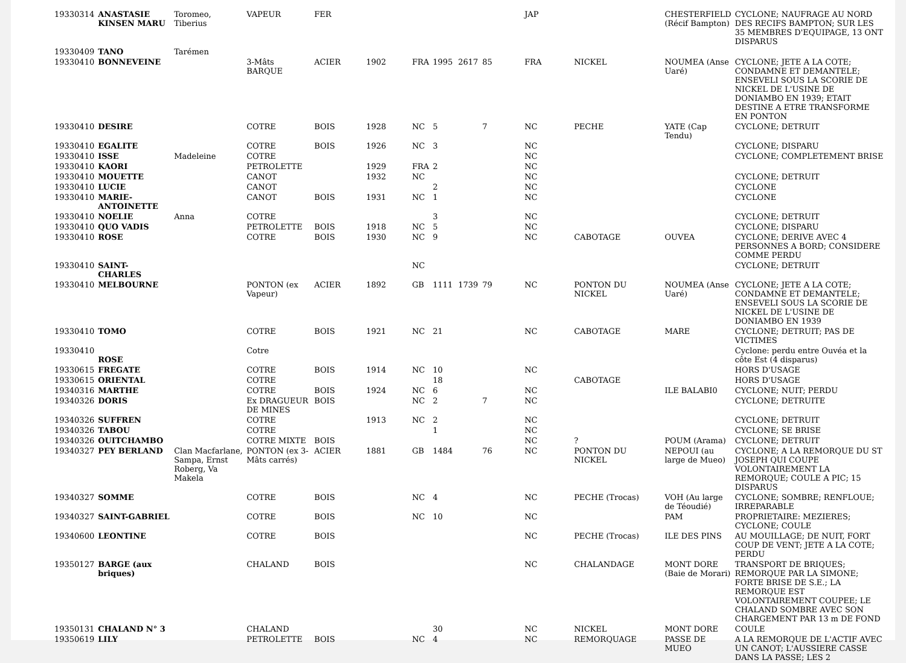| 19330314 | ANASTASIE KINSEN MARU | Toromeo, Tiberius | VAPEUR | FER | | | | | | JAP | | CHESTERFIELD (Récif Bampton) | CYCLONE; NAUFRAGE AU NORD DES RECIFS BAMPTON; SUR LES 35 MEMBRES D'EQUIPAGE, 13 ONT DISPARUS |
| 19330409 | TANO | Tarémen | | | | | | | | | | | |
| 19330410 | BONNEVEINE | | 3-Mâts BARQUE | ACIER | 1902 | FRA | 1995 | 2617 | 85 | FRA | NICKEL | NOUMEA (Anse Uaré) | CYCLONE; JETE A LA COTE; CONDAMNE ET DEMANTELE; ENSEVELI SOUS LA SCORIE DE NICKEL DE L'USINE DE DONIAMBO EN 1939; ETAIT DESTINE A ETRE TRANSFORME EN PONTON |
| 19330410 | DESIRE | | COTRE | BOIS | 1928 | NC | 5 | | 7 | NC | PECHE | YATE (Cap Tendu) | CYCLONE; DETRUIT |
| 19330410 | EGALITE | | COTRE | BOIS | 1926 | NC | 3 | | | NC | | | CYCLONE; DISPARU |
| 19330410 | ISSE | Madeleine | COTRE | | | | | | | NC | | | CYCLONE; COMPLETEMENT BRISE |
| 19330410 | KAORI | | PETROLETTE | | 1929 | FRA | 2 | | | NC | | | |
| 19330410 | MOUETTE | | CANOT | | 1932 | NC | | | | NC | | | CYCLONE; DETRUIT |
| 19330410 | LUCIE | | CANOT | | | | 2 | | | NC | | | CYCLONE |
| 19330410 | MARIE-ANTOINETTE | | CANOT | BOIS | 1931 | NC | 1 | | | NC | | | CYCLONE |
| 19330410 | NOELIE | Anna | COTRE | | | | 3 | | | NC | | | CYCLONE; DETRUIT |
| 19330410 | QUO VADIS | | PETROLETTE | BOIS | 1918 | NC | 5 | | | NC | | | CYCLONE; DISPARU |
| 19330410 | ROSE | | COTRE | BOIS | 1930 | NC | 9 | | | NC | CABOTAGE | OUVEA | CYCLONE; DERIVE AVEC 4 PERSONNES A BORD; CONSIDERE COMME PERDU |
| 19330410 | SAINT-CHARLES | | | | | NC | | | | | | | CYCLONE; DETRUIT |
| 19330410 | MELBOURNE | | PONTON (ex Vapeur) | ACIER | 1892 | GB | 1111 | 1739 | 79 | NC | PONTON DU NICKEL | NOUMEA (Anse Uaré) | CYCLONE; JETE A LA COTE; CONDAMNE ET DEMANTELE; ENSEVELI SOUS LA SCORIE DE NICKEL DE L'USINE DE DONIAMBO EN 1939 |
| 19330410 | TOMO | | COTRE | BOIS | 1921 | NC | 21 | | | NC | CABOTAGE | MARE | CYCLONE; DETRUIT; PAS DE VICTIMES |
| 19330410 | ROSE | | Cotre | | | | | | | | | | Cyclone: perdu entre Ouvéa et la côte Est (4 disparus) |
| 19330615 | FREGATE | | COTRE | BOIS | 1914 | NC | 10 | | | NC | | | HORS D'USAGE |
| 19330615 | ORIENTAL | | COTRE | | | | 18 | | | | CABOTAGE | | HORS D'USAGE |
| 19340316 | MARTHE | | COTRE | BOIS | 1924 | NC | 6 | | | NC | | ILE BALABI0 | CYCLONE; NUIT; PERDU |
| 19340326 | DORIS | | Ex DRAGUEUR DE MINES | BOIS | | NC | 2 | | 7 | NC | | | CYCLONE; DETRUITE |
| 19340326 | SUFFREN | | COTRE | | 1913 | NC | 2 | | | NC | | | CYCLONE; DETRUIT |
| 19340326 | TABOU | | COTRE | | | | 1 | | | NC | | | CYCLONE; SE BRISE |
| 19340326 | OUITCHAMBO | | COTRE MIXTE | BOIS | | | | | | NC | ? | POUM (Arama) | CYCLONE; DETRUIT |
| 19340327 | PEY BERLAND | Clan Macfarlane, Sampa, Ernst Roberg, Va Makela | PONTON (ex 3-Mâts carrés) | ACIER | 1881 | GB | 1484 | | 76 | NC | PONTON DU NICKEL | NEPOUI (au large de Mueo) | CYCLONE; A LA REMORQUE DU ST JOSEPH QUI COUPE VOLONTAIREMENT LA REMORQUE; COULE A PIC; 15 DISPARUS |
| 19340327 | SOMME | | COTRE | BOIS | | NC | 4 | | | NC | PECHE (Trocas) | VOH (Au large de Téoudié) | CYCLONE; SOMBRE; RENFLOUE; IRREPARABLE |
| 19340327 | SAINT-GABRIEL | | COTRE | BOIS | | NC | 10 | | | NC | | PAM | PROPRIETAIRE: MEZIERES; CYCLONE; COULE |
| 19340600 | LEONTINE | | COTRE | BOIS | | | | | | NC | PECHE (Trocas) | ILE DES PINS | AU MOUILLAGE; DE NUIT, FORT COUP DE VENT; JETE A LA COTE; PERDU |
| 19350127 | BARGE (aux briques) | | CHALAND | BOIS | | | | | | NC | CHALANDAGE | MONT DORE (Baie de Morari) | TRANSPORT DE BRIQUES; REMORQUE PAR LA SIMONE; FORTE BRISE DE S.E.; LA REMORQUE EST VOLONTAIREMENT COUPEE; LE CHALAND SOMBRE AVEC SON CHARGEMENT PAR 13 m DE FOND |
| 19350131 | CHALAND N° 3 | | CHALAND | | | | 30 | | | NC | NICKEL | MONT DORE | COULE |
| 19350619 | LILY | | PETROLETTE | BOIS | | NC | 4 | | | NC | REMORQUAGE | PASSE DE MUEO | A LA REMORQUE DE L'ACTIF AVEC UN CANOT; L'AUSSIERE CASSE DANS LA PASSE; LES 2 |